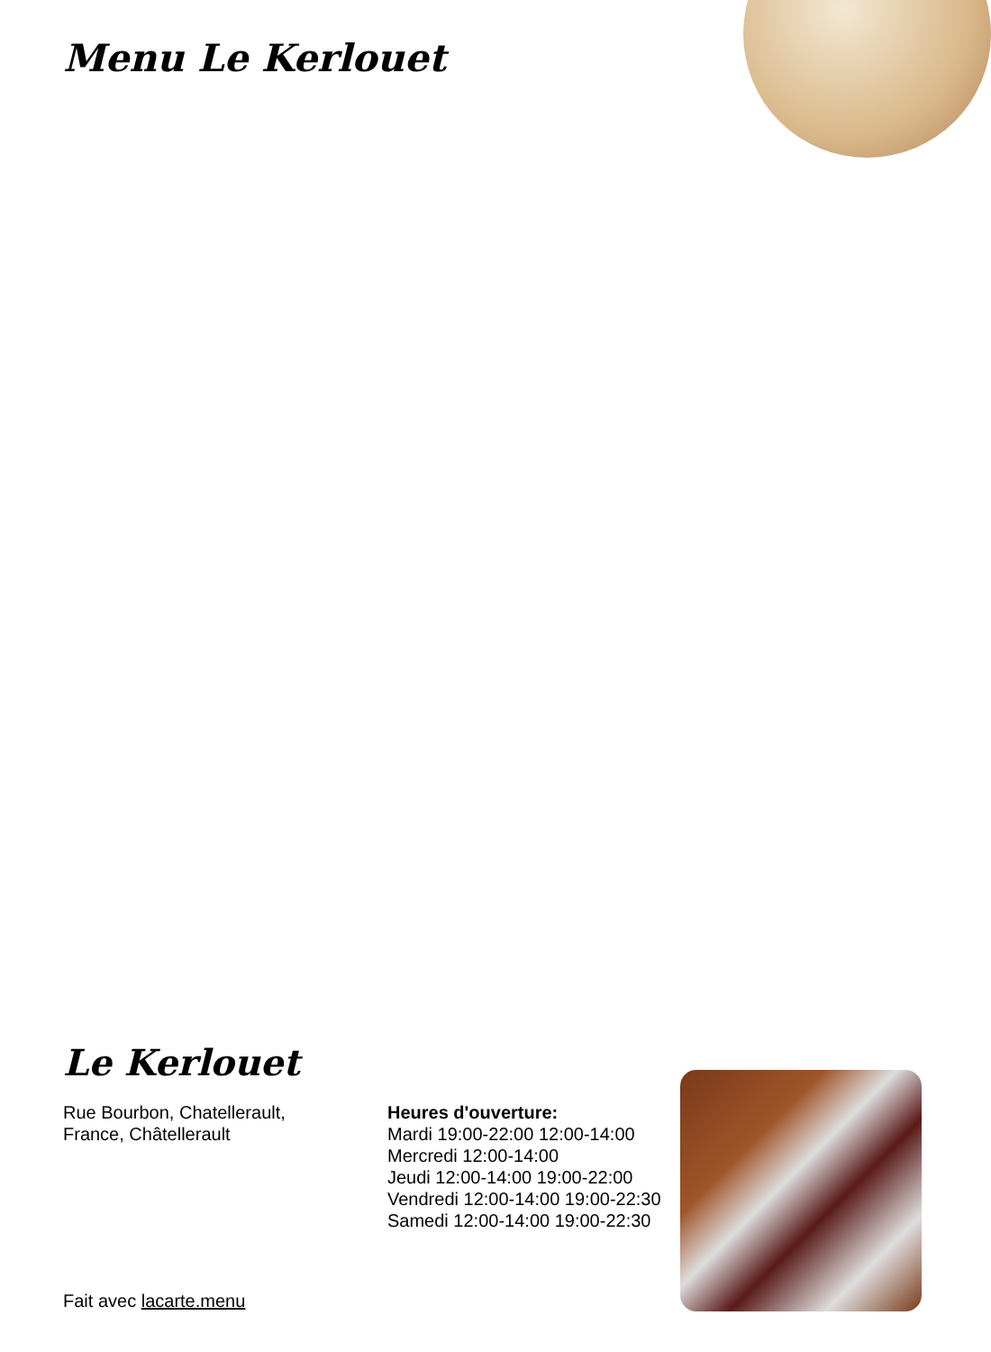Menu Le Kerlouet
Le Kerlouet
Rue Bourbon, Chatellerault,
France, Châtellerault
Heures d'ouverture:
Mardi 19:00-22:00 12:00-14:00
Mercredi 12:00-14:00
Jeudi 12:00-14:00 19:00-22:00
Vendredi 12:00-14:00 19:00-22:30
Samedi 12:00-14:00 19:00-22:30
Fait avec lacarte.menu